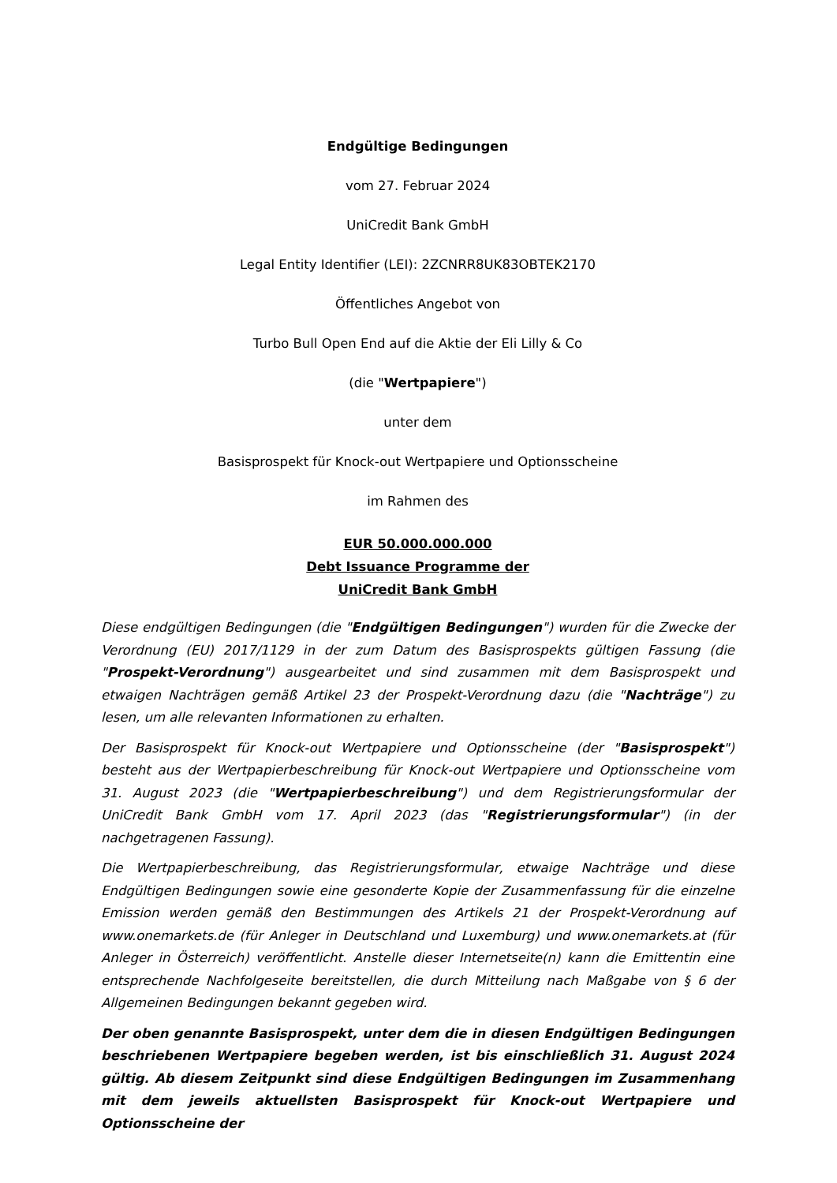Endgültige Bedingungen
vom 27. Februar 2024
UniCredit Bank GmbH
Legal Entity Identifier (LEI): 2ZCNRR8UK83OBTEK2170
Öffentliches Angebot von
Turbo Bull Open End auf die Aktie der Eli Lilly & Co
(die "Wertpapiere")
unter dem
Basisprospekt für Knock-out Wertpapiere und Optionsscheine
im Rahmen des
EUR 50.000.000.000
Debt Issuance Programme der
UniCredit Bank GmbH
Diese endgültigen Bedingungen (die "Endgültigen Bedingungen") wurden für die Zwecke der Verordnung (EU) 2017/1129 in der zum Datum des Basisprospekts gültigen Fassung (die "Prospekt-Verordnung") ausgearbeitet und sind zusammen mit dem Basisprospekt und etwaigen Nachträgen gemäß Artikel 23 der Prospekt-Verordnung dazu (die "Nachträge") zu lesen, um alle relevanten Informationen zu erhalten.
Der Basisprospekt für Knock-out Wertpapiere und Optionsscheine (der "Basisprospekt") besteht aus der Wertpapierbeschreibung für Knock-out Wertpapiere und Optionsscheine vom 31. August 2023 (die "Wertpapierbeschreibung") und dem Registrierungsformular der UniCredit Bank GmbH vom 17. April 2023 (das "Registrierungsformular") (in der nachgetragenen Fassung).
Die Wertpapierbeschreibung, das Registrierungsformular, etwaige Nachträge und diese Endgültigen Bedingungen sowie eine gesonderte Kopie der Zusammenfassung für die einzelne Emission werden gemäß den Bestimmungen des Artikels 21 der Prospekt-Verordnung auf www.onemarkets.de (für Anleger in Deutschland und Luxemburg) und www.onemarkets.at (für Anleger in Österreich) veröffentlicht. Anstelle dieser Internetseite(n) kann die Emittentin eine entsprechende Nachfolgeseite bereitstellen, die durch Mitteilung nach Maßgabe von § 6 der Allgemeinen Bedingungen bekannt gegeben wird.
Der oben genannte Basisprospekt, unter dem die in diesen Endgültigen Bedingungen beschriebenen Wertpapiere begeben werden, ist bis einschließlich 31. August 2024 gültig. Ab diesem Zeitpunkt sind diese Endgültigen Bedingungen im Zusammenhang mit dem jeweils aktuellsten Basisprospekt für Knock-out Wertpapiere und Optionsscheine der